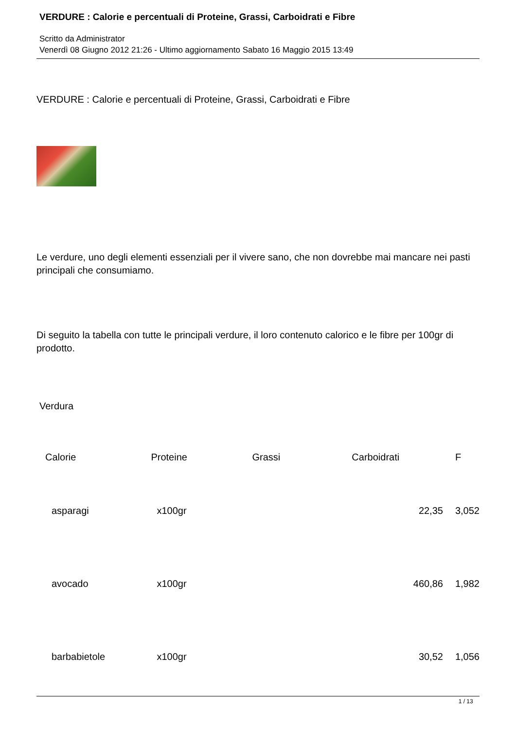VERDURE : Calorie e percentuali di Proteine, Grassi, Carboidrati e Fibre
Scritto da Administrator
Venerdì 08 Giugno 2012 21:26 - Ultimo aggiornamento Sabato 16 Maggio 2015 13:49
VERDURE : Calorie e percentuali di Proteine, Grassi, Carboidrati e Fibre
Le verdure, uno degli elementi essenziali per il vivere sano, che non dovrebbe mai mancare nei pasti principali che consumiamo.
Di seguito la tabella con tutte le principali verdure, il loro contenuto calorico e le fibre per 100gr di prodotto.
Verdura
| Calorie | Proteine | Grassi | Carboidrati | F |
| asparagi | x100gr | | 22,35 | 3,052 |
| avocado | x100gr | | 460,86 | 1,982 |
| barbabietole | x100gr | | 30,52 | 1,056 |
1 / 13